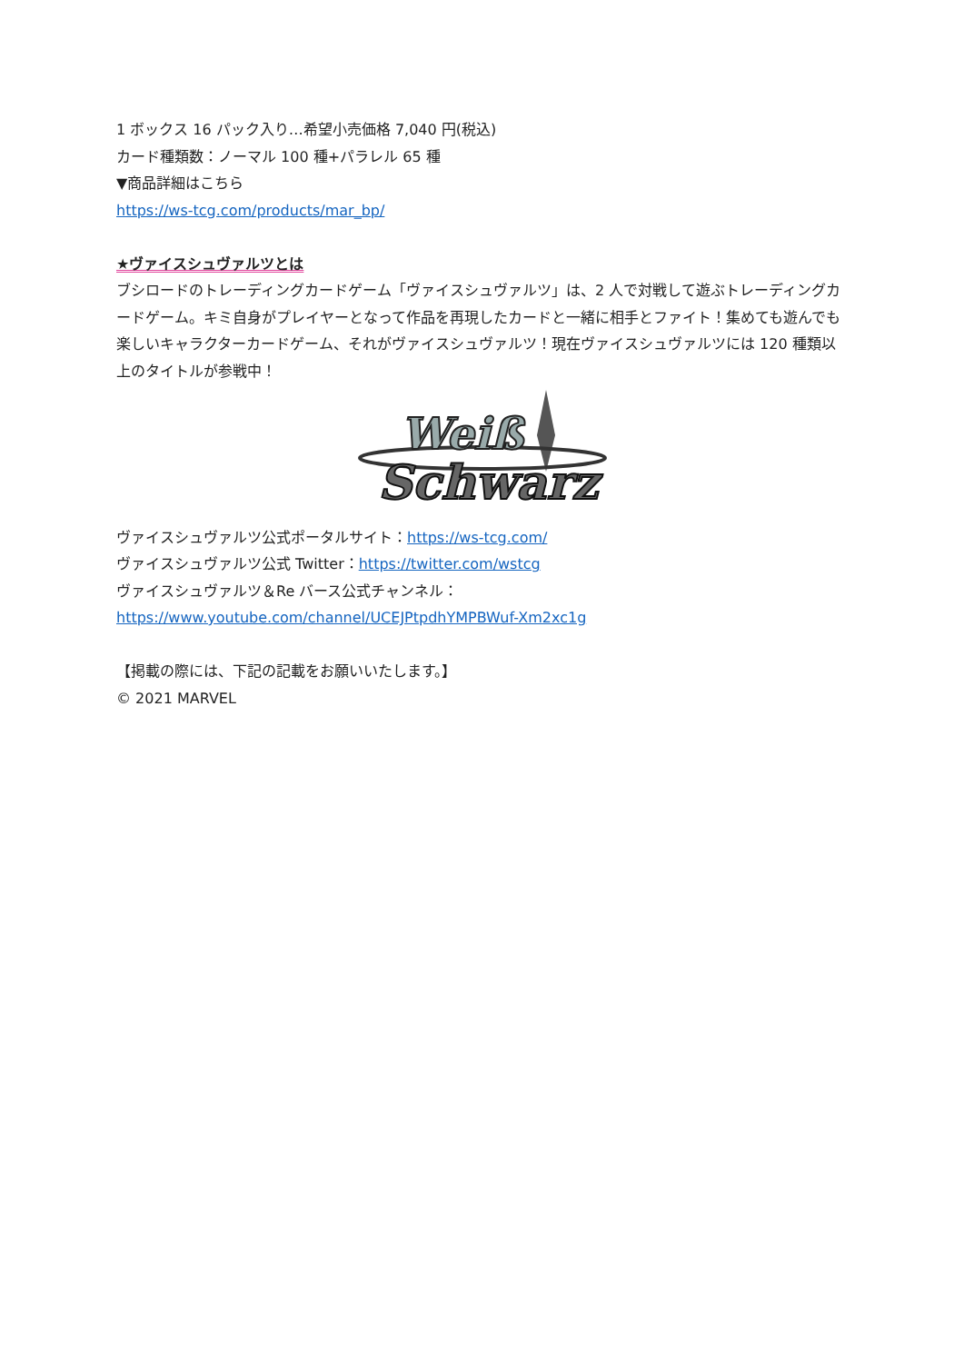1 ボックス 16 パック入り…希望小売価格 7,040 円(税込)
カード種類数：ノーマル 100 種+パラレル 65 種
▼商品詳細はこちら
https://ws-tcg.com/products/mar_bp/
★ヴァイスシュヴァルツとは
ブシロードのトレーディングカードゲーム「ヴァイスシュヴァルツ」は、2 人で対戦して遊ぶトレーディングカードゲーム。キミ自身がプレイヤーとなって作品を再現したカードと一緒に相手とファイト！集めても遊んでも楽しいキャラクターカードゲーム、それがヴァイスシュヴァルツ！現在ヴァイスシュヴァルツには 120 種類以上のタイトルが参戦中！
Weiß
Schwarz
ヴァイスシュヴァルツ公式ポータルサイト：https://ws-tcg.com/
ヴァイスシュヴァルツ公式 Twitter：https://twitter.com/wstcg
ヴァイスシュヴァルツ＆Re バース公式チャンネル：
https://www.youtube.com/channel/UCEJPtpdhYMPBWuf-Xm2xc1g
【掲載の際には、下記の記載をお願いいたします。】
© 2021 MARVEL